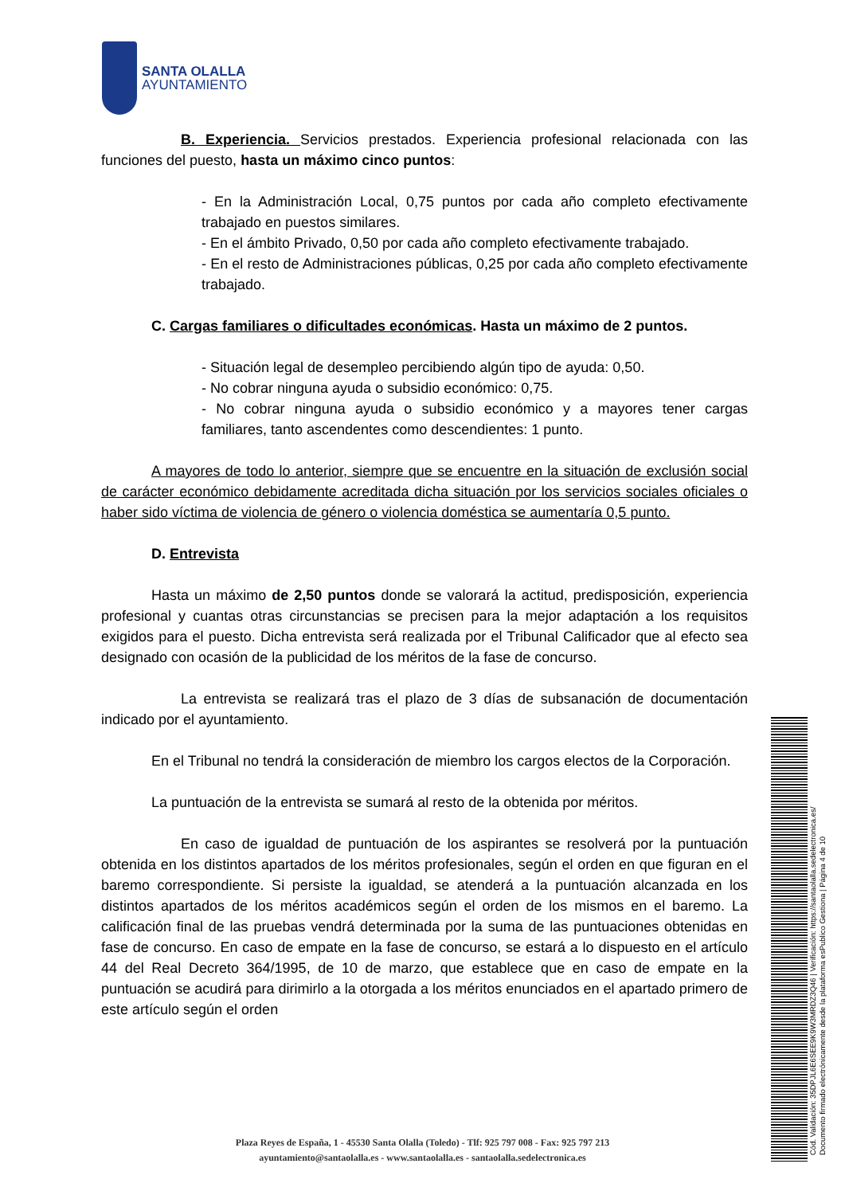SANTA OLALLA
AYUNTAMIENTO
B. Experiencia. Servicios prestados. Experiencia profesional relacionada con las funciones del puesto, hasta un máximo cinco puntos:
- En la Administración Local, 0,75 puntos por cada año completo efectivamente trabajado en puestos similares.
- En el ámbito Privado, 0,50 por cada año completo efectivamente trabajado.
- En el resto de Administraciones públicas, 0,25 por cada año completo efectivamente trabajado.
C. Cargas familiares o dificultades económicas. Hasta un máximo de 2 puntos.
- Situación legal de desempleo percibiendo algún tipo de ayuda: 0,50.
- No cobrar ninguna ayuda o subsidio económico: 0,75.
- No cobrar ninguna ayuda o subsidio económico y a mayores tener cargas familiares, tanto ascendentes como descendientes: 1 punto.
A mayores de todo lo anterior, siempre que se encuentre en la situación de exclusión social de carácter económico debidamente acreditada dicha situación por los servicios sociales oficiales o haber sido víctima de violencia de género o violencia doméstica se aumentaría 0,5 punto.
D. Entrevista
Hasta un máximo de 2,50 puntos donde se valorará la actitud, predisposición, experiencia profesional y cuantas otras circunstancias se precisen para la mejor adaptación a los requisitos exigidos para el puesto. Dicha entrevista será realizada por el Tribunal Calificador que al efecto sea designado con ocasión de la publicidad de los méritos de la fase de concurso.
La entrevista se realizará tras el plazo de 3 días de subsanación de documentación indicado por el ayuntamiento.
En el Tribunal no tendrá la consideración de miembro los cargos electos de la Corporación.
La puntuación de la entrevista se sumará al resto de la obtenida por méritos.
En caso de igualdad de puntuación de los aspirantes se resolverá por la puntuación obtenida en los distintos apartados de los méritos profesionales, según el orden en que figuran en el baremo correspondiente. Si persiste la igualdad, se atenderá a la puntuación alcanzada en los distintos apartados de los méritos académicos según el orden de los mismos en el baremo. La calificación final de las pruebas vendrá determinada por la suma de las puntuaciones obtenidas en fase de concurso. En caso de empate en la fase de concurso, se estará a lo dispuesto en el artículo 44 del Real Decreto 364/1995, de 10 de marzo, que establece que en caso de empate en la puntuación se acudirá para dirimirlo a la otorgada a los méritos enunciados en el apartado primero de este artículo según el orden
Cód. Validación: 35DPJL6E6SEE9K9W3MRDZ3Q46 | Verificación: https://santaolalla.sedelectronica.es/
Documento firmado electrónicamente desde la plataforma esPublico Gestiona | Página 4 de 10
Plaza Reyes de España, 1 - 45530 Santa Olalla (Toledo) - Tlf: 925 797 008 - Fax: 925 797 213
ayuntamiento@santaolalla.es - www.santaolalla.es - santaolalla.sedelectronica.es